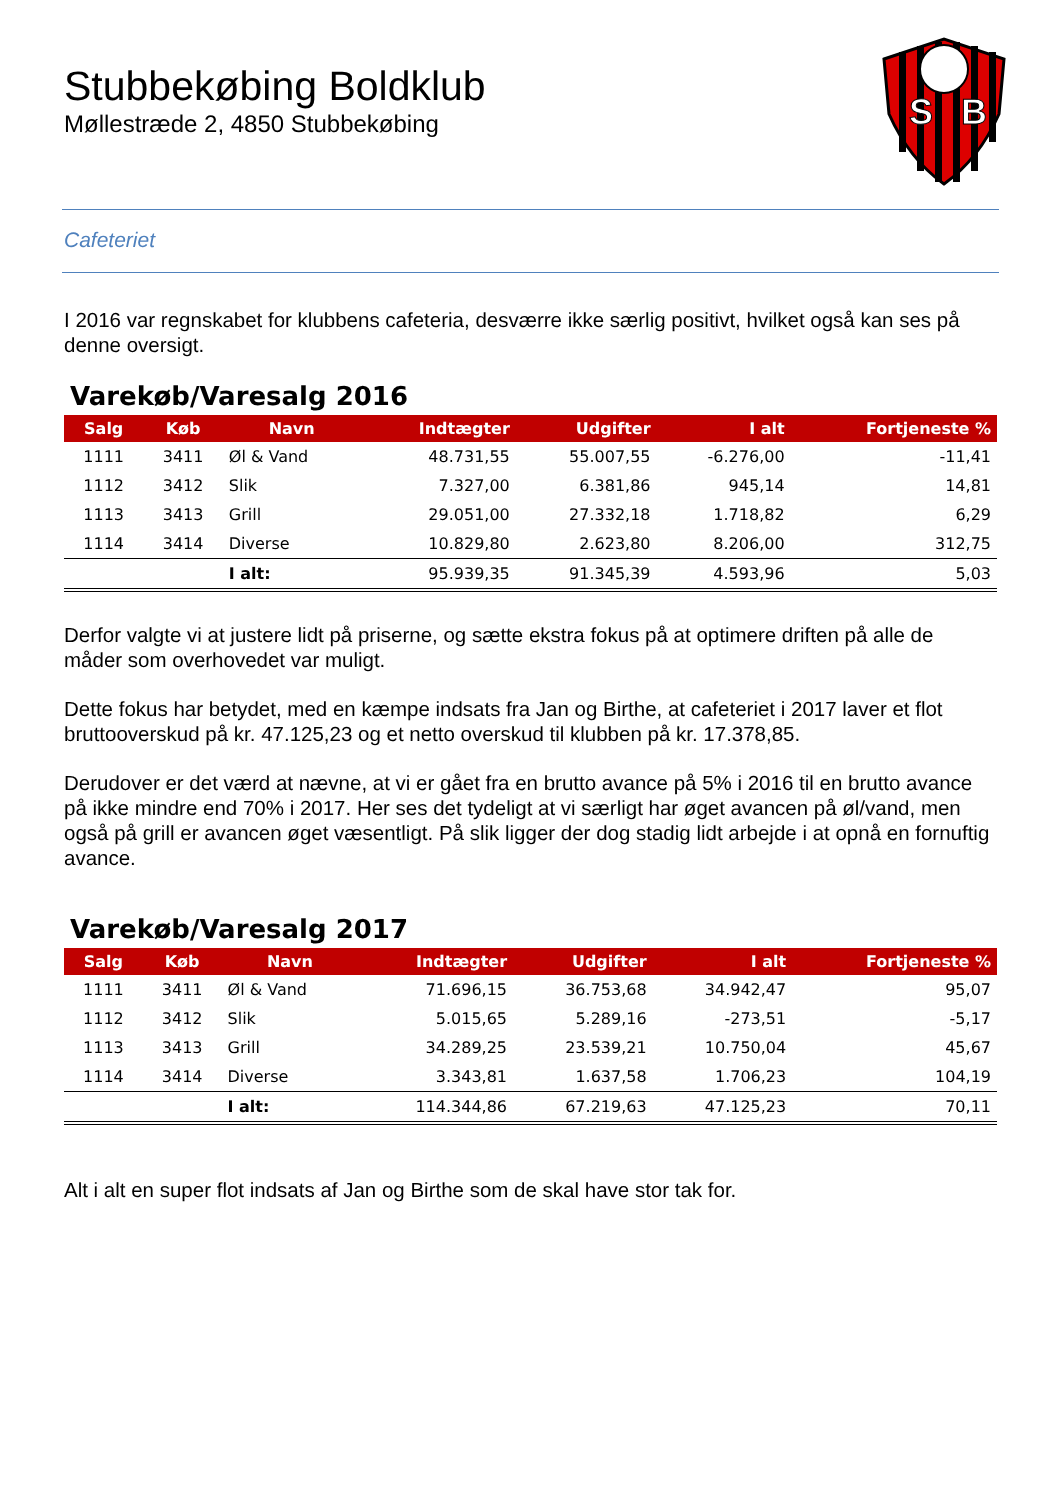Stubbekøbing Boldklub
Møllestræde 2, 4850 Stubbekøbing
S
B
Cafeteriet
I 2016 var regnskabet for klubbens cafeteria, desværre ikke særlig positivt, hvilket også kan ses på denne oversigt.
Varekøb/Varesalg 2016
| Salg | Køb | Navn | Indtægter | Udgifter | I alt | Fortjeneste % |
| --- | --- | --- | --- | --- | --- | --- |
| 1111 | 3411 | Øl & Vand | 48.731,55 | 55.007,55 | -6.276,00 | -11,41 |
| 1112 | 3412 | Slik | 7.327,00 | 6.381,86 | 945,14 | 14,81 |
| 1113 | 3413 | Grill | 29.051,00 | 27.332,18 | 1.718,82 | 6,29 |
| 1114 | 3414 | Diverse | 10.829,80 | 2.623,80 | 8.206,00 | 312,75 |
| | | I alt: | 95.939,35 | 91.345,39 | 4.593,96 | 5,03 |
Derfor valgte vi at justere lidt på priserne, og sætte ekstra fokus på at optimere driften på alle de måder som overhovedet var muligt.
Dette fokus har betydet, med en kæmpe indsats fra Jan og Birthe, at cafeteriet i 2017 laver et flot bruttooverskud på kr. 47.125,23 og et netto overskud til klubben på kr. 17.378,85.
Derudover er det værd at nævne, at vi er gået fra en brutto avance på 5% i 2016 til en brutto avance på ikke mindre end 70% i 2017. Her ses det tydeligt at vi særligt har øget avancen på øl/vand, men også på grill er avancen øget væsentligt. På slik ligger der dog stadig lidt arbejde i at opnå en fornuftig avance.
Varekøb/Varesalg 2017
| Salg | Køb | Navn | Indtægter | Udgifter | I alt | Fortjeneste % |
| --- | --- | --- | --- | --- | --- | --- |
| 1111 | 3411 | Øl & Vand | 71.696,15 | 36.753,68 | 34.942,47 | 95,07 |
| 1112 | 3412 | Slik | 5.015,65 | 5.289,16 | -273,51 | -5,17 |
| 1113 | 3413 | Grill | 34.289,25 | 23.539,21 | 10.750,04 | 45,67 |
| 1114 | 3414 | Diverse | 3.343,81 | 1.637,58 | 1.706,23 | 104,19 |
| | | I alt: | 114.344,86 | 67.219,63 | 47.125,23 | 70,11 |
Alt i alt en super flot indsats af Jan og Birthe som de skal have stor tak for.